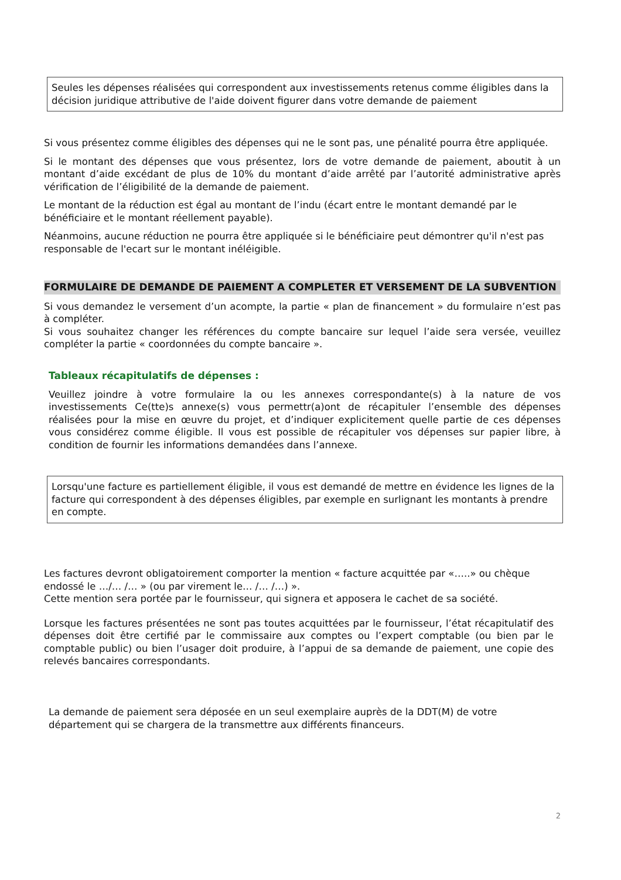Seules les dépenses réalisées qui correspondent aux investissements retenus comme éligibles dans la décision juridique attributive de l'aide doivent figurer dans votre demande de paiement
Si vous présentez comme éligibles des dépenses qui ne le sont pas, une pénalité pourra être appliquée.
Si le montant des dépenses que vous présentez, lors de votre demande de paiement, aboutit à un montant d’aide excédant de plus de 10% du montant d’aide arrêté par l’autorité administrative après vérification de l’éligibilité de la demande de paiement.
Le montant de la réduction est égal au montant de l’indu (écart entre le montant demandé par le bénéficiaire et le montant réellement payable).
Néanmoins, aucune réduction ne pourra être appliquée si le bénéficiaire peut démontrer qu'il n'est pas responsable de l'ecart sur le montant inéléigible.
FORMULAIRE DE DEMANDE DE PAIEMENT A COMPLETER ET VERSEMENT DE LA SUBVENTION
Si vous demandez le versement d’un acompte, la partie « plan de financement » du formulaire n’est pas à compléter.
Si vous souhaitez changer les références du compte bancaire sur lequel l’aide sera versée, veuillez compléter la partie « coordonnées du compte bancaire ».
Tableaux récapitulatifs de dépenses :
Veuillez joindre à votre formulaire la ou les annexes correspondante(s) à la nature de vos investissements Ce(tte)s annexe(s) vous permettr(a)ont de récapituler l’ensemble des dépenses réalisées pour la mise en œuvre du projet, et d’indiquer explicitement quelle partie de ces dépenses vous considérez comme éligible. Il vous est possible de récapituler vos dépenses sur papier libre, à condition de fournir les informations demandées dans l’annexe.
Lorsqu'une facture es partiellement éligible, il vous est demandé de mettre en évidence les lignes de la facture qui correspondent à des dépenses éligibles, par exemple en surlignant les montants à prendre en compte.
Les factures devront obligatoirement comporter la mention « facture acquittée par «…..» ou chèque endossé le …/… /… » (ou par virement le… /… /…) ».
Cette mention sera portée par le fournisseur, qui signera et apposera le cachet de sa société.
Lorsque les factures présentées ne sont pas toutes acquittées par le fournisseur, l’état récapitulatif des dépenses doit être certifié par le commissaire aux comptes ou l’expert comptable (ou bien par le comptable public) ou bien l’usager doit produire, à l’appui de sa demande de paiement, une copie des relevés bancaires correspondants.
La demande de paiement sera déposée en un seul exemplaire auprès de la DDT(M) de votre département qui se chargera de la transmettre aux différents financeurs.
2